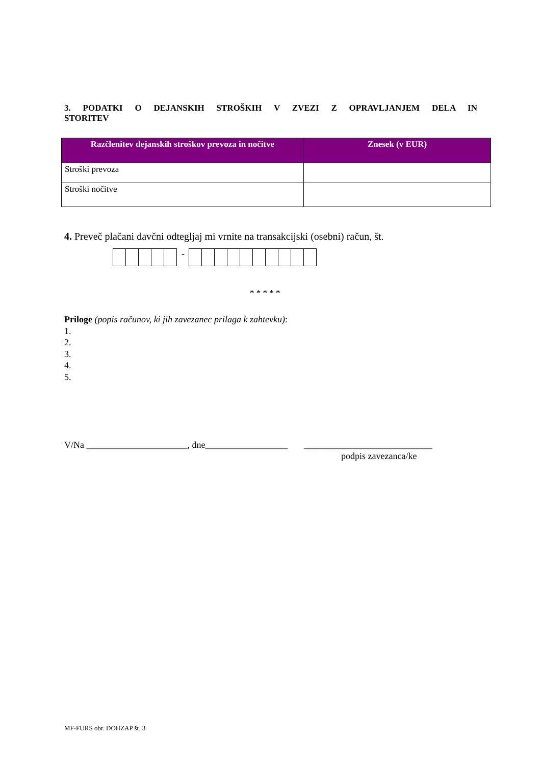3. PODATKI O DEJANSKIH STROŠKIH V ZVEZI Z OPRAVLJANJEM DELA IN
STORITEV
| Razčlenitev dejanskih stroškov prevoza in nočitve | Znesek (v EUR) |
| --- | --- |
| Stroški prevoza | |
| Stroški nočitve | |
4. Preveč plačani davčni odtegljaj mi vrnite na transakcijski (osebni) račun, št.
-
* * * * *
Priloge (popis računov, ki jih zavezanec prilaga k zahtevku):
1.
2.
3.
4.
5.
V/Na ______________________, dne__________________ ____________________________
podpis zavezanca/ke
MF-FURS obr. DOHZAP št. 3